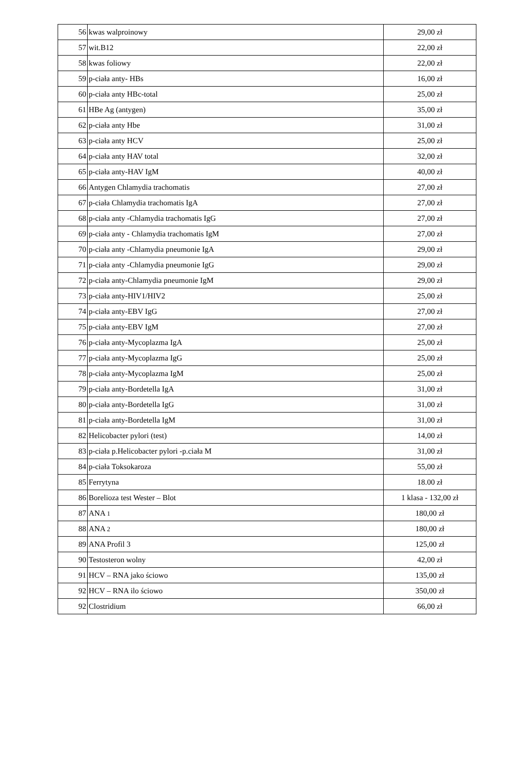| 56 | kwas walproinowy | 29,00 zł |
| 57 | wit.B12 | 22,00 zł |
| 58 | kwas foliowy | 22,00 zł |
| 59 | p-ciała anty- HBs | 16,00 zł |
| 60 | p-ciała anty HBc-total | 25,00 zł |
| 61 | HBe Ag (antygen) | 35,00 zł |
| 62 | p-ciała anty Hbe | 31,00 zł |
| 63 | p-ciała anty HCV | 25,00 zł |
| 64 | p-ciała anty HAV total | 32,00 zł |
| 65 | p-ciała anty-HAV IgM | 40,00 zł |
| 66 | Antygen Chlamydia trachomatis | 27,00 zł |
| 67 | p-ciała Chlamydia trachomatis IgA | 27,00 zł |
| 68 | p-ciała anty -Chlamydia trachomatis IgG | 27,00 zł |
| 69 | p-ciała anty - Chlamydia trachomatis IgM | 27,00 zł |
| 70 | p-ciała anty -Chlamydia pneumonie IgA | 29,00 zł |
| 71 | p-ciała anty -Chlamydia pneumonie IgG | 29,00 zł |
| 72 | p-ciała anty-Chlamydia pneumonie IgM | 29,00 zł |
| 73 | p-ciała anty-HIV1/HIV2 | 25,00 zł |
| 74 | p-ciała anty-EBV IgG | 27,00 zł |
| 75 | p-ciała anty-EBV IgM | 27,00 zł |
| 76 | p-ciała anty-Mycoplazma IgA | 25,00 zł |
| 77 | p-ciała anty-Mycoplazma IgG | 25,00 zł |
| 78 | p-ciała anty-Mycoplazma IgM | 25,00 zł |
| 79 | p-ciała anty-Bordetella IgA | 31,00 zł |
| 80 | p-ciała anty-Bordetella IgG | 31,00 zł |
| 81 | p-ciała anty-Bordetella IgM | 31,00 zł |
| 82 | Helicobacter pylori (test) | 14,00 zł |
| 83 | p-ciała p.Helicobacter pylori -p.ciała M | 31,00 zł |
| 84 | p-ciała Toksokaroza | 55,00 zł |
| 85 | Ferrytyna | 18.00 zł |
| 86 | Borelioza test Wester – Blot | 1 klasa - 132,00 zł |
| 87 | ANA 1 | 180,00 zł |
| 88 | ANA 2 | 180,00 zł |
| 89 | ANA Profil 3 | 125,00 zł |
| 90 | Testosteron wolny | 42,00 zł |
| 91 | HCV – RNA jako ściowo | 135,00 zł |
| 92 | HCV – RNA ilo ściowo | 350,00 zł |
| 92 | Clostridium | 66,00 zł |